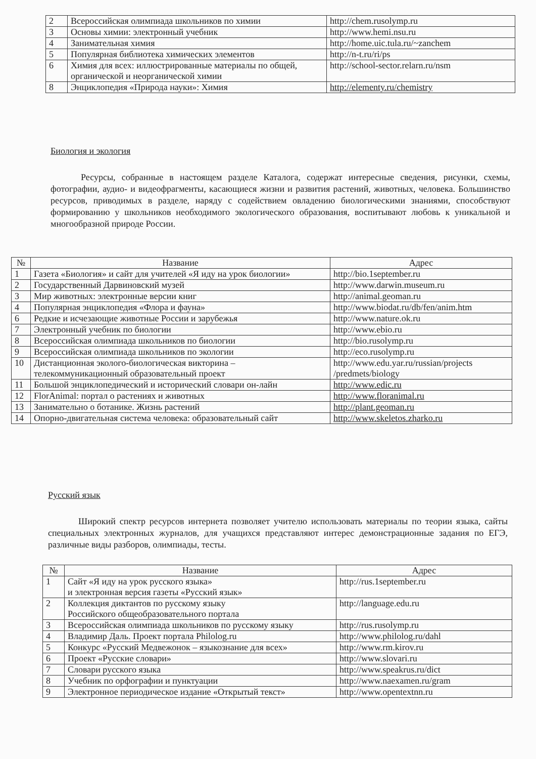| 2 | Всероссийская олимпиада школьников по химии | http://chem.rusolymp.ru |
| 3 | Основы химии: электронный учебник | http://www.hemi.nsu.ru |
| 4 | Занимательная химия | http://home.uic.tula.ru/~zanchem |
| 5 | Популярная библиотека химических элементов | http://n-t.ru/ri/ps |
| 6 | Химия для всех: иллюстрированные материалы по общей, органической и неорганической химии | http://school-sector.relarn.ru/nsm |
| 8 | Энциклопедия «Природа науки»: Химия | http://elementy.ru/chemistry |
Биология и экология
Ресурсы, собранные в настоящем разделе Каталога, содержат интересные сведения, рисунки, схемы, фотографии, аудио- и видеофрагменты, касающиеся жизни и развития растений, животных, человека. Большинство ресурсов, приводимых в разделе, наряду с содействием овладению биологическими знаниями, способствуют формированию у школьников необходимого экологического образования, воспитывают любовь к уникальной и многообразной природе России.
| № | Название | Адрес |
| --- | --- | --- |
| 1 | Газета «Биология» и сайт для учителей «Я иду на урок биологии» | http://bio.1september.ru |
| 2 | Государственный Дарвиновский музей | http://www.darwin.museum.ru |
| 3 | Мир животных: электронные версии книг | http://animal.geoman.ru |
| 4 | Популярная энциклопедия «Флора и фауна» | http://www.biodat.ru/db/fen/anim.htm |
| 6 | Редкие и исчезающие животные России и зарубежья | http://www.nature.ok.ru |
| 7 | Электронный учебник по биологии | http://www.ebio.ru |
| 8 | Всероссийская олимпиада школьников по биологии | http://bio.rusolymp.ru |
| 9 | Всероссийская олимпиада школьников по экологии | http://eco.rusolymp.ru |
| 10 | Дистанционная эколого-биологическая викторина – телекоммуникационный образовательный проект | http://www.edu.yar.ru/russian/projects /predmets/biology |
| 11 | Большой энциклопедический и исторический словари он-лайн | http://www.edic.ru |
| 12 | FlorAnimal: портал о растениях и животных | http://www.floranimal.ru |
| 13 | Занимательно о ботанике. Жизнь растений | http://plant.geoman.ru |
| 14 | Опорно-двигательная система человека: образовательный сайт | http://www.skeletos.zharko.ru |
Русский язык
Широкий спектр ресурсов интернета позволяет учителю использовать материалы по теории языка, сайты специальных электронных журналов, для учащихся представляют интерес демонстрационные задания по ЕГЭ, различные виды разборов, олимпиады, тесты.
| № | Название | Адрес |
| --- | --- | --- |
| 1 | Сайт «Я иду на урок русского языка» и электронная версия газеты «Русский язык» | http://rus.1september.ru |
| 2 | Коллекция диктантов по русскому языку Российского общеобразовательного портала | http://language.edu.ru |
| 3 | Всероссийская олимпиада школьников по русскому языку | http://rus.rusolymp.ru |
| 4 | Владимир Даль. Проект портала Philolog.ru | http://www.philolog.ru/dahl |
| 5 | Конкурс «Русский Медвежонок – языкознание для всех» | http://www.rm.kirov.ru |
| 6 | Проект «Русские словари» | http://www.slovari.ru |
| 7 | Словари русского языка | http://www.speakrus.ru/dict |
| 8 | Учебник по орфографии и пунктуации | http://www.naexamen.ru/gram |
| 9 | Электронное периодическое издание «Открытый текст» | http://www.opentextnn.ru |